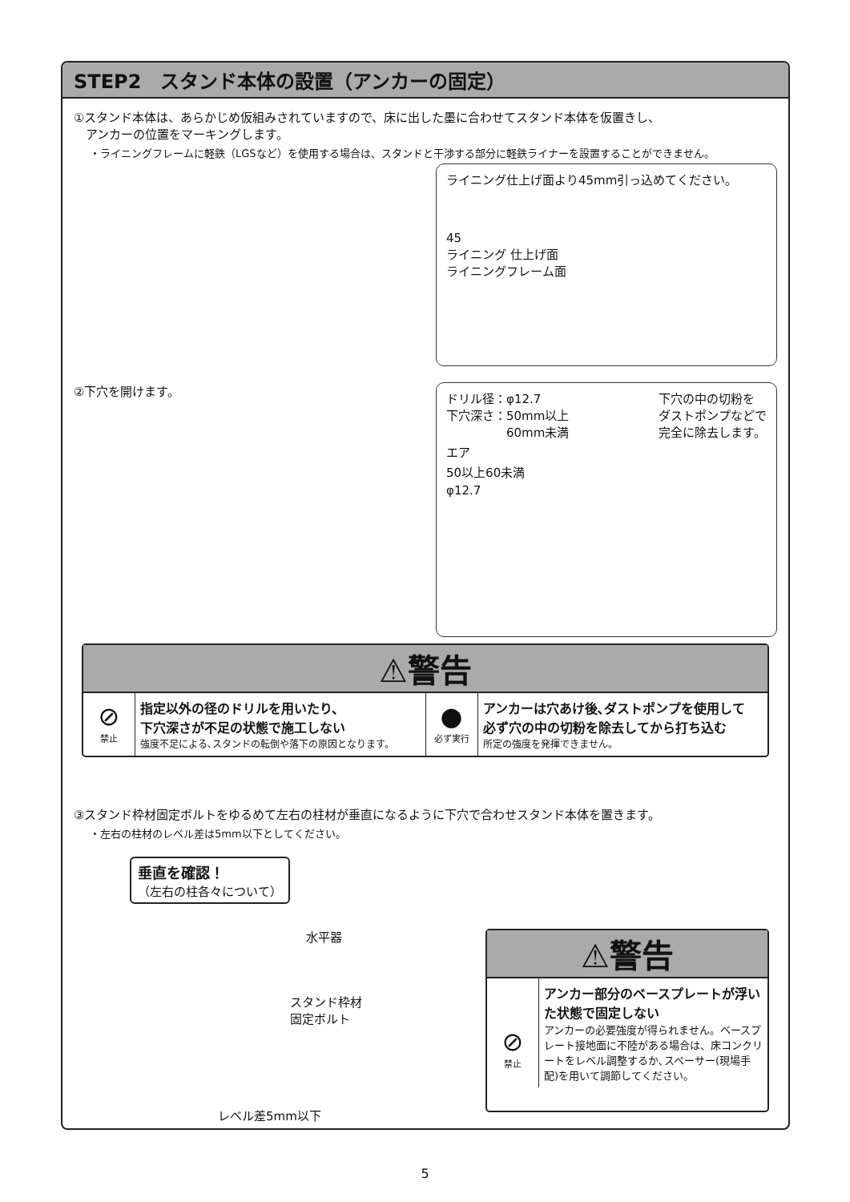STEP2　スタンド本体の設置（アンカーの固定）
①スタンド本体は、あらかじめ仮組みされていますので、床に出した墨に合わせてスタンド本体を仮置きし、
　アンカーの位置をマーキングします。
・ライニングフレームに軽鉄（LGSなど）を使用する場合は、スタンドと干渉する部分に軽鉄ライナーを設置することができません。
ライニング仕上げ面より45mm引っ込めてください。
45
ライニング 仕上げ面
ライニングフレーム面
②下穴を開けます。
ドリル径：φ12.7
下穴深さ：50mm以上
　　　　　60mm未満 下穴の中の切粉を
ダストポンプなどで
完全に除去します。
エア
50以上60未満
φ12.7
⚠警告
⊘
禁止
指定以外の径のドリルを用いたり、
下穴深さが不足の状態で施工しない
強度不足による､スタンドの転倒や落下の原因となります。
●
必ず実行
アンカーは穴あけ後､ダストポンプを使用して
必ず穴の中の切粉を除去してから打ち込む
所定の強度を発揮できません。
③スタンド枠材固定ボルトをゆるめて左右の柱材が垂直になるように下穴で合わせスタンド本体を置きます。
・左右の柱材のレベル差は5mm以下としてください。
垂直を確認！
（左右の柱各々について）
水平器
スタンド枠材
固定ボルト
レベル差5mm以下
⚠警告
⊘
禁止
アンカー部分のベースプレートが浮いた状態で固定しない
アンカーの必要強度が得られません。ベースプレート接地面に不陸がある場合は、床コンクリートをレベル調整するか､スペーサー(現場手配)を用いて調節してください。
5